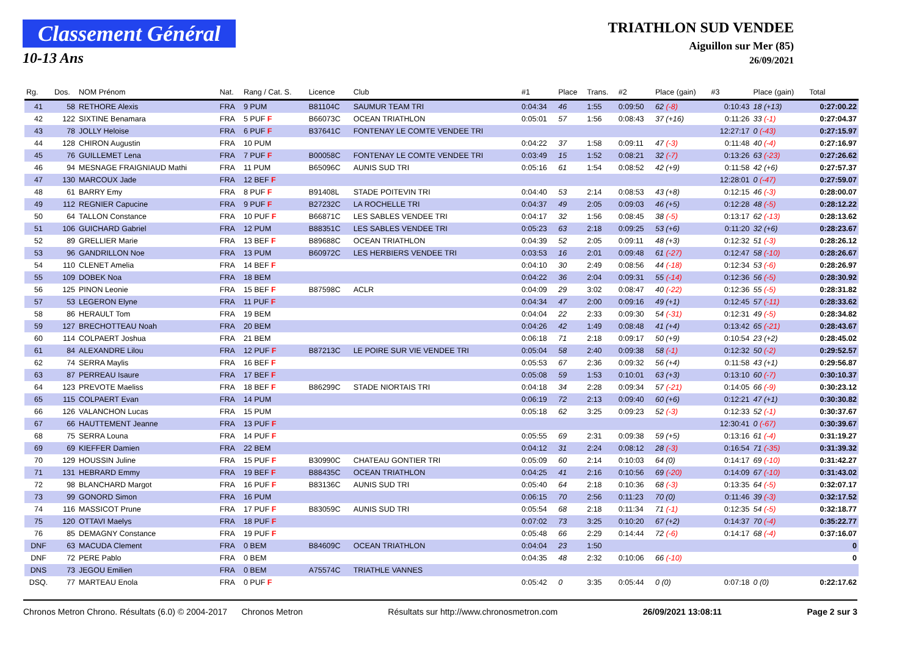Classement Général
10-13 Ans
TRIATHLON SUD VENDEE
Aiguillon sur Mer (85)
26/09/2021
| Rg. | Dos. | NOM Prénom | Nat. | Rang / Cat. S. | Licence | Club | #1 | Place | Trans. | #2 | Place (gain) | #3 | Place (gain) | Total |
| --- | --- | --- | --- | --- | --- | --- | --- | --- | --- | --- | --- | --- | --- | --- |
| 41 | 58 | RETHORE Alexis | FRA | 9 PUM | B81104C | SAUMUR TEAM TRI | 0:04:34 | 46 | 1:55 | 0:09:50 | 62 (-8) | 0:10:43 | 18 (+13) | 0:27:00.22 |
| 42 | 122 | SIXTINE Benamara | FRA | 5 PUF F | B66073C | OCEAN TRIATHLON | 0:05:01 | 57 | 1:56 | 0:08:43 | 37 (+16) | 0:11:26 | 33 (-1) | 0:27:04.37 |
| 43 | 78 | JOLLY Heloise | FRA | 6 PUF F | B37641C | FONTENAY LE COMTE VENDEE TRI | | | | | | 12:27:17 | 0 (-43) | 0:27:15.97 |
| 44 | 128 | CHIRON Augustin | FRA | 10 PUM | | | 0:04:22 | 37 | 1:58 | 0:09:11 | 47 (-3) | 0:11:48 | 40 (-4) | 0:27:16.97 |
| 45 | 76 | GUILLEMET Lena | FRA | 7 PUF F | B00058C | FONTENAY LE COMTE VENDEE TRI | 0:03:49 | 15 | 1:52 | 0:08:21 | 32 (-7) | 0:13:26 | 63 (-23) | 0:27:26.62 |
| 46 | 94 | MESNAGE FRAIGNIAUD Mathi | FRA | 11 PUM | B65096C | AUNIS SUD TRI | 0:05:16 | 61 | 1:54 | 0:08:52 | 42 (+9) | 0:11:58 | 42 (+6) | 0:27:57.37 |
| 47 | 130 | MARCOUX Jade | FRA | 12 BEF F | | | | | | | | 12:28:01 | 0 (-47) | 0:27:59.07 |
| 48 | 61 | BARRY Emy | FRA | 8 PUF F | B91408L | STADE POITEVIN TRI | 0:04:40 | 53 | 2:14 | 0:08:53 | 43 (+8) | 0:12:15 | 46 (-3) | 0:28:00.07 |
| 49 | 112 | REGNIER Capucine | FRA | 9 PUF F | B27232C | LA ROCHELLE TRI | 0:04:37 | 49 | 2:05 | 0:09:03 | 46 (+5) | 0:12:28 | 48 (-5) | 0:28:12.22 |
| 50 | 64 | TALLON Constance | FRA | 10 PUF F | B66871C | LES SABLES VENDEE TRI | 0:04:17 | 32 | 1:56 | 0:08:45 | 38 (-5) | 0:13:17 | 62 (-13) | 0:28:13.62 |
| 51 | 106 | GUICHARD Gabriel | FRA | 12 PUM | B88351C | LES SABLES VENDEE TRI | 0:05:23 | 63 | 2:18 | 0:09:25 | 53 (+6) | 0:11:20 | 32 (+6) | 0:28:23.67 |
| 52 | 89 | GRELLIER Marie | FRA | 13 BEF F | B89688C | OCEAN TRIATHLON | 0:04:39 | 52 | 2:05 | 0:09:11 | 48 (+3) | 0:12:32 | 51 (-3) | 0:28:26.12 |
| 53 | 96 | GANDRILLON Noe | FRA | 13 PUM | B60972C | LES HERBIERS VENDEE TRI | 0:03:53 | 16 | 2:01 | 0:09:48 | 61 (-27) | 0:12:47 | 58 (-10) | 0:28:26.67 |
| 54 | 110 | CLENET Amelia | FRA | 14 BEF F | | | 0:04:10 | 30 | 2:49 | 0:08:56 | 44 (-18) | 0:12:34 | 53 (-6) | 0:28:26.97 |
| 55 | 109 | DOBEK Noa | FRA | 18 BEM | | | 0:04:22 | 36 | 2:04 | 0:09:31 | 55 (-14) | 0:12:36 | 56 (-5) | 0:28:30.92 |
| 56 | 125 | PINON Leonie | FRA | 15 BEF F | B87598C | ACLR | 0:04:09 | 29 | 3:02 | 0:08:47 | 40 (-22) | 0:12:36 | 55 (-5) | 0:28:31.82 |
| 57 | 53 | LEGERON Elyne | FRA | 11 PUF F | | | 0:04:34 | 47 | 2:00 | 0:09:16 | 49 (+1) | 0:12:45 | 57 (-11) | 0:28:33.62 |
| 58 | 86 | HERAULT Tom | FRA | 19 BEM | | | 0:04:04 | 22 | 2:33 | 0:09:30 | 54 (-31) | 0:12:31 | 49 (-5) | 0:28:34.82 |
| 59 | 127 | BRECHOTTEAU Noah | FRA | 20 BEM | | | 0:04:26 | 42 | 1:49 | 0:08:48 | 41 (+4) | 0:13:42 | 65 (-21) | 0:28:43.67 |
| 60 | 114 | COLPAERT Joshua | FRA | 21 BEM | | | 0:06:18 | 71 | 2:18 | 0:09:17 | 50 (+9) | 0:10:54 | 23 (+2) | 0:28:45.02 |
| 61 | 84 | ALEXANDRE Lilou | FRA | 12 PUF F | B87213C | LE POIRE SUR VIE VENDEE TRI | 0:05:04 | 58 | 2:40 | 0:09:38 | 58 (-1) | 0:12:32 | 50 (-2) | 0:29:52.57 |
| 62 | 74 | SERRA Maylis | FRA | 16 BEF F | | | 0:05:53 | 67 | 2:36 | 0:09:32 | 56 (+4) | 0:11:58 | 43 (+1) | 0:29:56.87 |
| 63 | 87 | PERREAU Isaure | FRA | 17 BEF F | | | 0:05:08 | 59 | 1:53 | 0:10:01 | 63 (+3) | 0:13:10 | 60 (-7) | 0:30:10.37 |
| 64 | 123 | PREVOTE Maeliss | FRA | 18 BEF F | B86299C | STADE NIORTAIS TRI | 0:04:18 | 34 | 2:28 | 0:09:34 | 57 (-21) | 0:14:05 | 66 (-9) | 0:30:23.12 |
| 65 | 115 | COLPAERT Evan | FRA | 14 PUM | | | 0:06:19 | 72 | 2:13 | 0:09:40 | 60 (+6) | 0:12:21 | 47 (+1) | 0:30:30.82 |
| 66 | 126 | VALANCHON Lucas | FRA | 15 PUM | | | 0:05:18 | 62 | 3:25 | 0:09:23 | 52 (-3) | 0:12:33 | 52 (-1) | 0:30:37.67 |
| 67 | 66 | HAUTTEMENT Jeanne | FRA | 13 PUF F | | | | | | | | 12:30:41 | 0 (-67) | 0:30:39.67 |
| 68 | 75 | SERRA Louna | FRA | 14 PUF F | | | 0:05:55 | 69 | 2:31 | 0:09:38 | 59 (+5) | 0:13:16 | 61 (-4) | 0:31:19.27 |
| 69 | 69 | KIEFFER Damien | FRA | 22 BEM | | | 0:04:12 | 31 | 2:24 | 0:08:12 | 28 (-3) | 0:16:54 | 71 (-35) | 0:31:39.32 |
| 70 | 129 | HOUSSIN Juline | FRA | 15 PUF F | B30990C | CHATEAU GONTIER TRI | 0:05:09 | 60 | 2:14 | 0:10:03 | 64 (0) | 0:14:17 | 69 (-10) | 0:31:42.27 |
| 71 | 131 | HEBRARD Emmy | FRA | 19 BEF F | B88435C | OCEAN TRIATHLON | 0:04:25 | 41 | 2:16 | 0:10:56 | 69 (-20) | 0:14:09 | 67 (-10) | 0:31:43.02 |
| 72 | 98 | BLANCHARD Margot | FRA | 16 PUF F | B83136C | AUNIS SUD TRI | 0:05:40 | 64 | 2:18 | 0:10:36 | 68 (-3) | 0:13:35 | 64 (-5) | 0:32:07.17 |
| 73 | 99 | GONORD Simon | FRA | 16 PUM | | | 0:06:15 | 70 | 2:56 | 0:11:23 | 70 (0) | 0:11:46 | 39 (-3) | 0:32:17.52 |
| 74 | 116 | MASSICOT Prune | FRA | 17 PUF F | B83059C | AUNIS SUD TRI | 0:05:54 | 68 | 2:18 | 0:11:34 | 71 (-1) | 0:12:35 | 54 (-5) | 0:32:18.77 |
| 75 | 120 | OTTAVI Maelys | FRA | 18 PUF F | | | 0:07:02 | 73 | 3:25 | 0:10:20 | 67 (+2) | 0:14:37 | 70 (-4) | 0:35:22.77 |
| 76 | 85 | DEMAGNY Constance | FRA | 19 PUF F | | | 0:05:48 | 66 | 2:29 | 0:14:44 | 72 (-6) | 0:14:17 | 68 (-4) | 0:37:16.07 |
| DNF | 63 | MACUDA Clement | FRA | 0 BEM | B84609C | OCEAN TRIATHLON | 0:04:04 | 23 | 1:50 | | | | | 0 |
| DNF | 72 | PERE Pablo | FRA | 0 BEM | | | 0:04:35 | 48 | 2:32 | 0:10:06 | 66 (-10) | | | 0 |
| DNS | 73 | JEGOU Emilien | FRA | 0 BEM | A75574C | TRIATHLE VANNES | | | | | | | | |
| DSQ. | 77 | MARTEAU Enola | FRA | 0 PUF F | | | 0:05:42 | 0 | 3:35 | 0:05:44 | 0 (0) | 0:07:18 | 0 (0) | 0:22:17.62 |
Chronos Metron Chrono. Résultats (6.0) © 2004-2017 Chronos Metron Résultats sur http://www.chronosmetron.com 26/09/2021 13:08:11 Page 2 sur 3